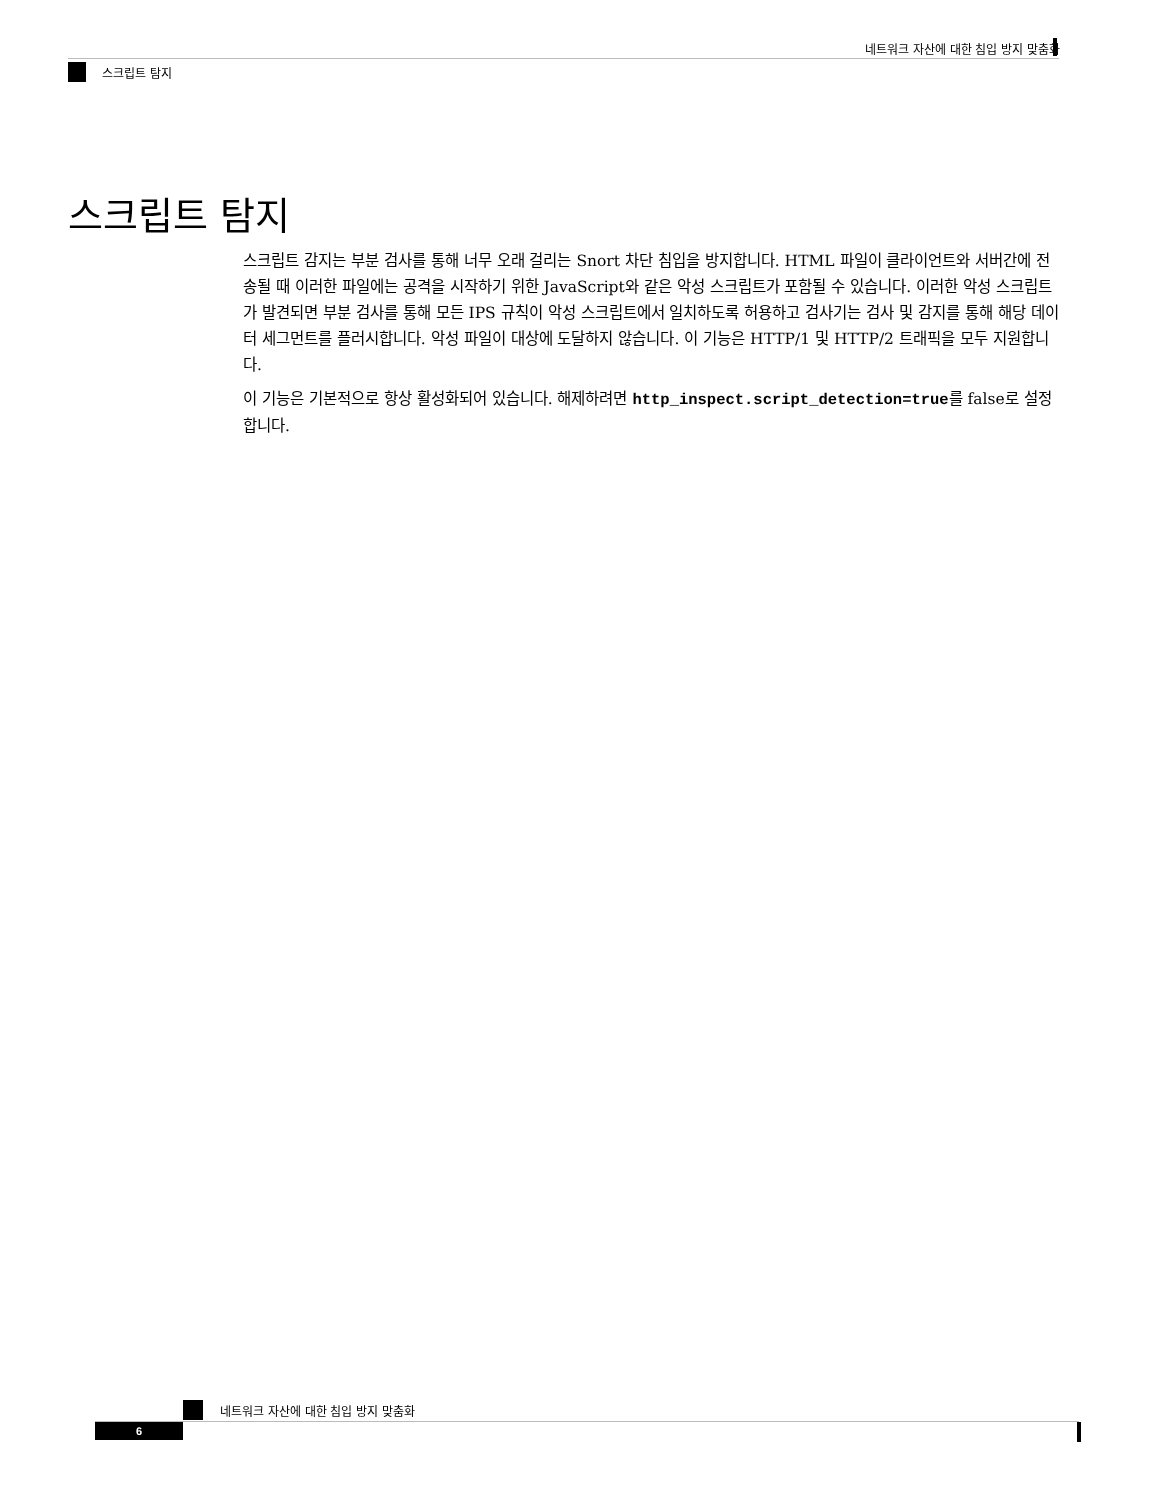네트워크 자산에 대한 침입 방지 맞춤화
스크립트 탐지
스크립트 탐지
스크립트 감지는 부분 검사를 통해 너무 오래 걸리는 Snort 차단 침입을 방지합니다. HTML 파일이 클라이언트와 서버간에 전송될 때 이러한 파일에는 공격을 시작하기 위한 JavaScript와 같은 악성 스크립트가 포함될 수 있습니다. 이러한 악성 스크립트가 발견되면 부분 검사를 통해 모든 IPS 규칙이 악성 스크립트에서 일치하도록 허용하고 검사기는 검사 및 감지를 통해 해당 데이터 세그먼트를 플러시합니다. 악성 파일이 대상에 도달하지 않습니다. 이 기능은 HTTP/1 및 HTTP/2 트래픽을 모두 지원합니다.
이 기능은 기본적으로 항상 활성화되어 있습니다. 해제하려면 http_inspect.script_detection=true를 false로 설정합니다.
네트워크 자산에 대한 침입 방지 맞춤화
6